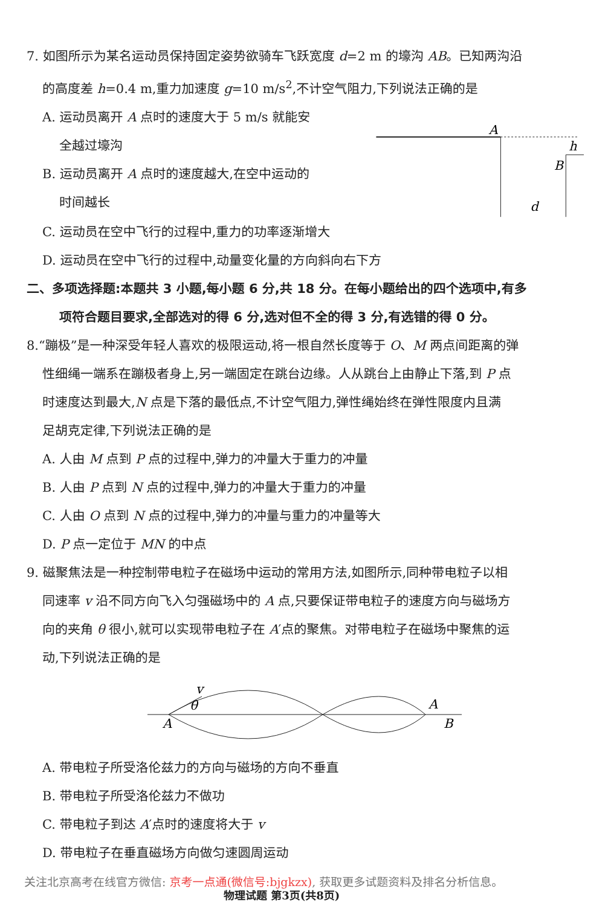7. 如图所示为某名运动员保持固定姿势欲骑车飞跃宽度 d=2 m 的壕沟 AB。已知两沟沿
的高度差 h=0.4 m,重力加速度 g=10 m/s<sup>2</sup>,不计空气阻力,下列说法正确的是
A. 运动员离开 A 点时的速度大于 5 m/s 就能安
全越过壕沟
B. 运动员离开 A 点时的速度越大,在空中运动的
时间越长
A
B
h
d
C. 运动员在空中飞行的过程中,重力的功率逐渐增大
D. 运动员在空中飞行的过程中,动量变化量的方向斜向右下方
二、多项选择题:本题共 3 小题,每小题 6 分,共 18 分。在每小题给出的四个选项中,有多
项符合题目要求,全部选对的得 6 分,选对但不全的得 3 分,有选错的得 0 分。
8.“蹦极”是一种深受年轻人喜欢的极限运动,将一根自然长度等于 O、M 两点间距离的弹
性细绳一端系在蹦极者身上,另一端固定在跳台边缘。人从跳台上由静止下落,到 P 点
时速度达到最大,N 点是下落的最低点,不计空气阻力,弹性绳始终在弹性限度内且满
足胡克定律,下列说法正确的是
A. 人由 M 点到 P 点的过程中,弹力的冲量大于重力的冲量
B. 人由 P 点到 N 点的过程中,弹力的冲量大于重力的冲量
C. 人由 O 点到 N 点的过程中,弹力的冲量与重力的冲量等大
D. P 点一定位于 MN 的中点
9. 磁聚焦法是一种控制带电粒子在磁场中运动的常用方法,如图所示,同种带电粒子以相
同速率 v 沿不同方向飞入匀强磁场中的 A 点,只要保证带电粒子的速度方向与磁场方
向的夹角 θ 很小,就可以实现带电粒子在 A′点的聚焦。对带电粒子在磁场中聚焦的运
动,下列说法正确的是
A
A
B
v
θ
A. 带电粒子所受洛伦兹力的方向与磁场的方向不垂直
B. 带电粒子所受洛伦兹力不做功
C. 带电粒子到达 A′点时的速度将大于 v
D. 带电粒子在垂直磁场方向做匀速圆周运动
关注北京高考在线官方微信: 京考一点通(微信号:bjgkzx), 获取更多试题资料及排名分析信息。
物理试题 第3页(共8页)